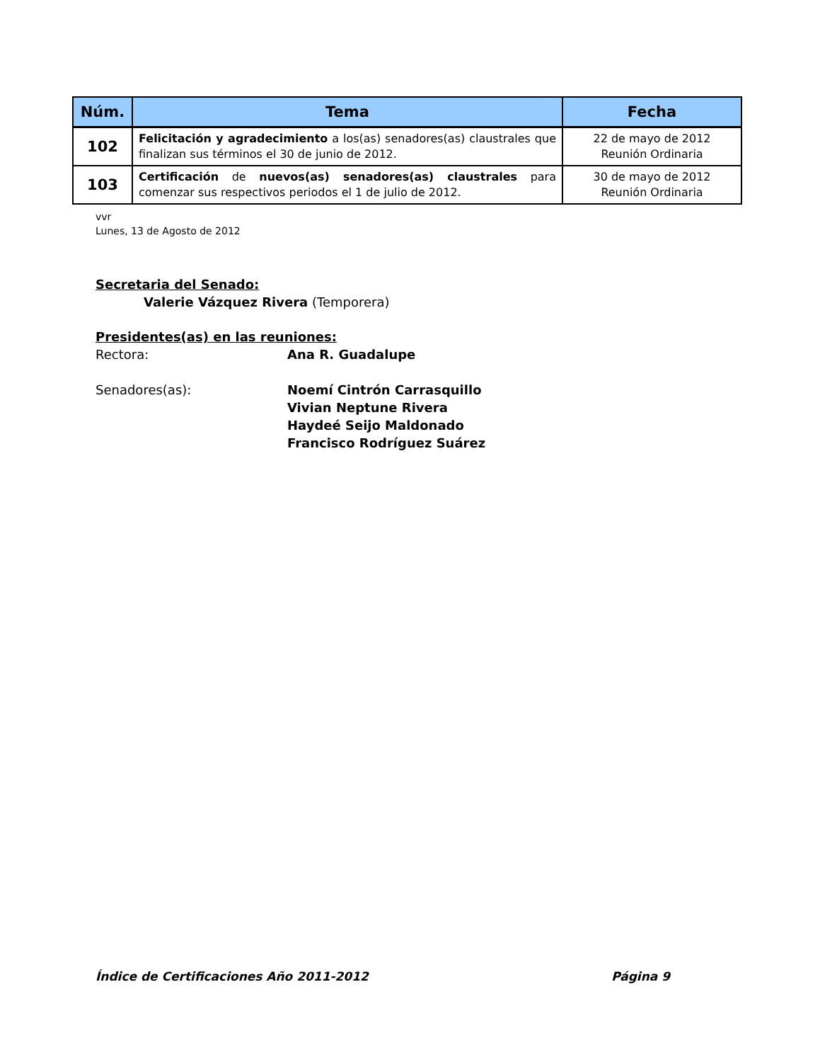| Núm. | Tema | Fecha |
| --- | --- | --- |
| 102 | Felicitación y agradecimiento a los(as) senadores(as) claustrales que finalizan sus términos el 30 de junio de 2012. | 22 de mayo de 2012 Reunión Ordinaria |
| 103 | Certificación de nuevos(as) senadores(as) claustrales para comenzar sus respectivos periodos el 1 de julio de 2012. | 30 de mayo de 2012 Reunión Ordinaria |
vvr
Lunes, 13 de Agosto de 2012
Secretaria del Senado:
Valerie Vázquez Rivera (Temporera)
Presidentes(as) en las reuniones:
Rectora: Ana R. Guadalupe
Senadores(as): Noemí Cintrón Carrasquillo
Vivian Neptune Rivera
Haydeé Seijo Maldonado
Francisco Rodríguez Suárez
Índice de Certificaciones Año 2011-2012 Página 9